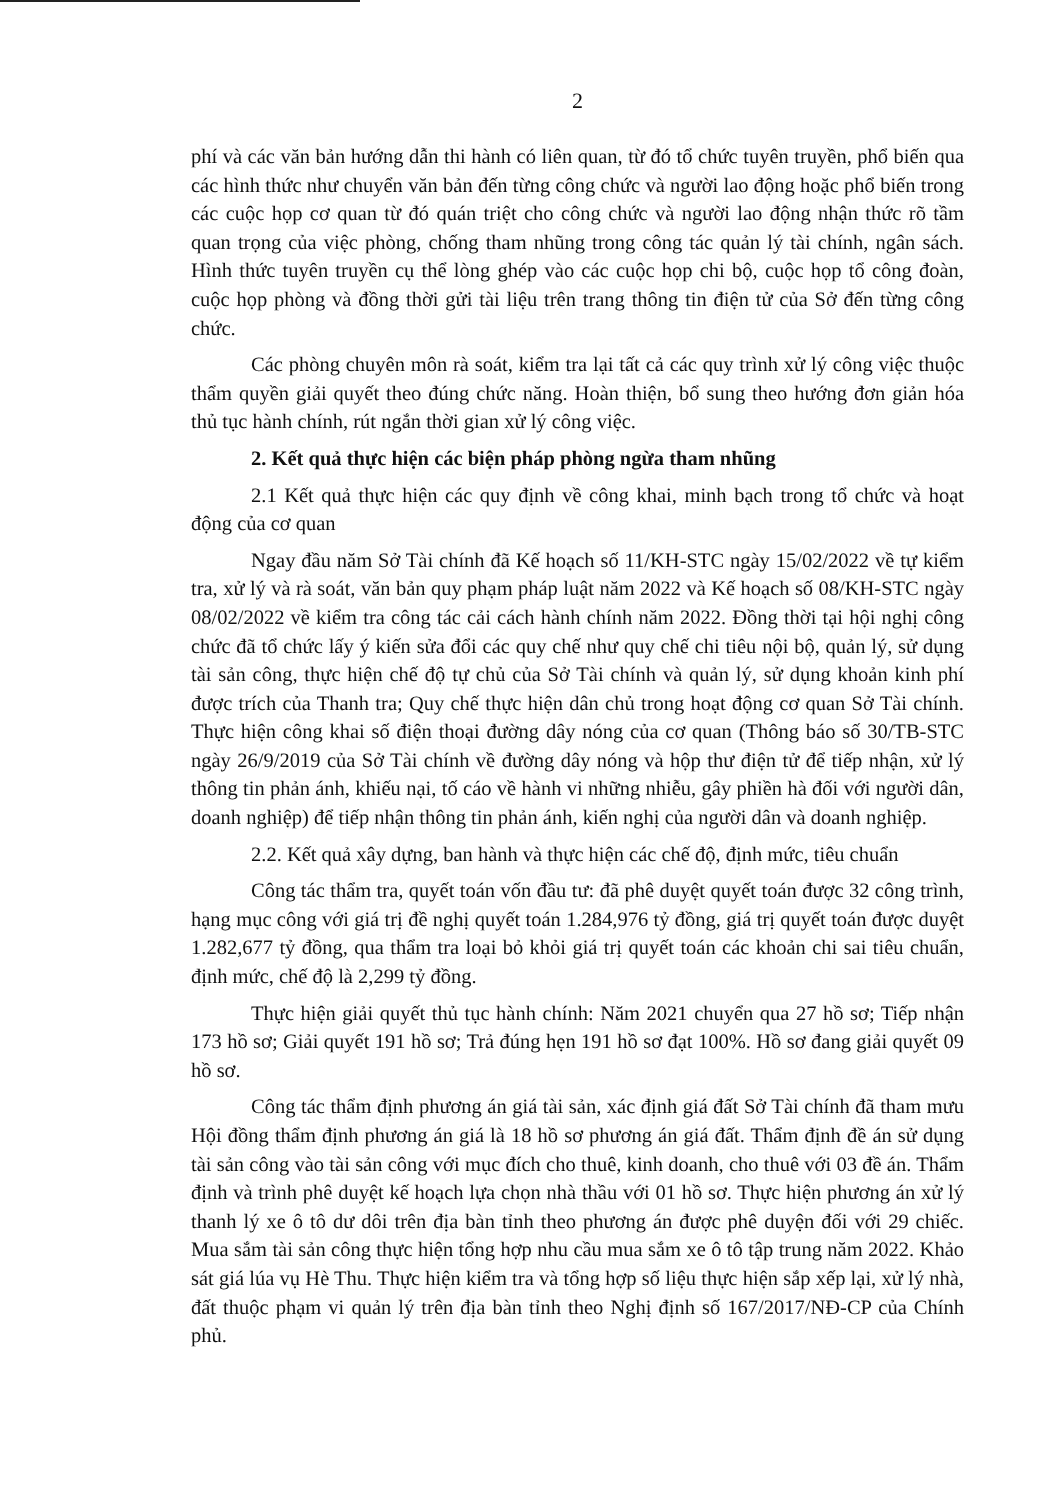2
phí và các văn bản hướng dẫn thi hành có liên quan, từ đó tổ chức tuyên truyền, phổ biến qua các hình thức như chuyển văn bản đến từng công chức và người lao động hoặc phổ biến trong các cuộc họp cơ quan từ đó quán triệt cho công chức và người lao động nhận thức rõ tầm quan trọng của việc phòng, chống tham nhũng trong công tác quản lý tài chính, ngân sách. Hình thức tuyên truyền cụ thể lòng ghép vào các cuộc họp chi bộ, cuộc họp tổ công đoàn, cuộc họp phòng và đồng thời gửi tài liệu trên trang thông tin điện tử của Sở đến từng công chức.
Các phòng chuyên môn rà soát, kiểm tra lại tất cả các quy trình xử lý công việc thuộc thẩm quyền giải quyết theo đúng chức năng. Hoàn thiện, bổ sung theo hướng đơn giản hóa thủ tục hành chính, rút ngắn thời gian xử lý công việc.
2. Kết quả thực hiện các biện pháp phòng ngừa tham nhũng
2.1 Kết quả thực hiện các quy định về công khai, minh bạch trong tổ chức và hoạt động của cơ quan
Ngay đầu năm Sở Tài chính đã Kế hoạch số 11/KH-STC ngày 15/02/2022 về tự kiểm tra, xử lý và rà soát, văn bản quy phạm pháp luật năm 2022 và Kế hoạch số 08/KH-STC ngày 08/02/2022 về kiểm tra công tác cải cách hành chính năm 2022. Đồng thời tại hội nghị công chức đã tổ chức lấy ý kiến sửa đổi các quy chế như quy chế chi tiêu nội bộ, quản lý, sử dụng tài sản công, thực hiện chế độ tự chủ của Sở Tài chính và quản lý, sử dụng khoản kinh phí được trích của Thanh tra; Quy chế thực hiện dân chủ trong hoạt động cơ quan Sở Tài chính. Thực hiện công khai số điện thoại đường dây nóng của cơ quan (Thông báo số 30/TB-STC ngày 26/9/2019 của Sở Tài chính về đường dây nóng và hộp thư điện tử để tiếp nhận, xử lý thông tin phản ánh, khiếu nại, tố cáo về hành vi những nhiễu, gây phiền hà đối với người dân, doanh nghiệp) để tiếp nhận thông tin phản ánh, kiến nghị của người dân và doanh nghiệp.
2.2. Kết quả xây dựng, ban hành và thực hiện các chế độ, định mức, tiêu chuẩn
Công tác thẩm tra, quyết toán vốn đầu tư: đã phê duyệt quyết toán được 32 công trình, hạng mục công với giá trị đề nghị quyết toán 1.284,976 tỷ đồng, giá trị quyết toán được duyệt 1.282,677 tỷ đồng, qua thẩm tra loại bỏ khỏi giá trị quyết toán các khoản chi sai tiêu chuẩn, định mức, chế độ là 2,299 tỷ đồng.
Thực hiện giải quyết thủ tục hành chính: Năm 2021 chuyển qua 27 hồ sơ; Tiếp nhận 173 hồ sơ; Giải quyết 191 hồ sơ; Trả đúng hẹn 191 hồ sơ đạt 100%. Hồ sơ đang giải quyết 09 hồ sơ.
Công tác thẩm định phương án giá tài sản, xác định giá đất Sở Tài chính đã tham mưu Hội đồng thẩm định phương án giá là 18 hồ sơ phương án giá đất. Thẩm định đề án sử dụng tài sản công vào tài sản công với mục đích cho thuê, kinh doanh, cho thuê với 03 đề án. Thẩm định và trình phê duyệt kế hoạch lựa chọn nhà thầu với 01 hồ sơ. Thực hiện phương án xử lý thanh lý xe ô tô dư dôi trên địa bàn tỉnh theo phương án được phê duyện đối với 29 chiếc. Mua sắm tài sản công thực hiện tổng hợp nhu cầu mua sắm xe ô tô tập trung năm 2022. Khảo sát giá lúa vụ Hè Thu. Thực hiện kiểm tra và tổng hợp số liệu thực hiện sắp xếp lại, xử lý nhà, đất thuộc phạm vi quản lý trên địa bàn tỉnh theo Nghị định số 167/2017/NĐ-CP của Chính phủ.